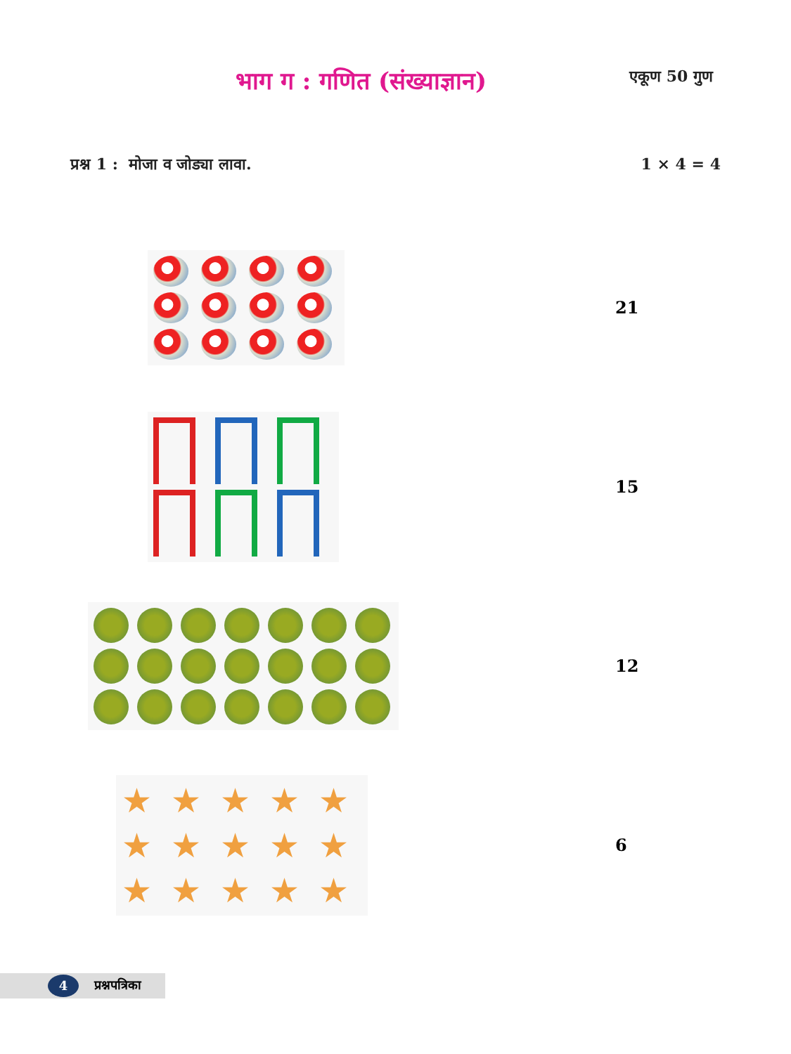भाग ग : गणित (संख्याज्ञान)
एकूण 50 गुण
प्रश्न 1 : मोजा व जोड्या लावा.
1 × 4 = 4
21
15
12
★
★
★
★
★
★
★
★
★
★
★
★
★
★
★
6
4
प्रश्नपत्रिका